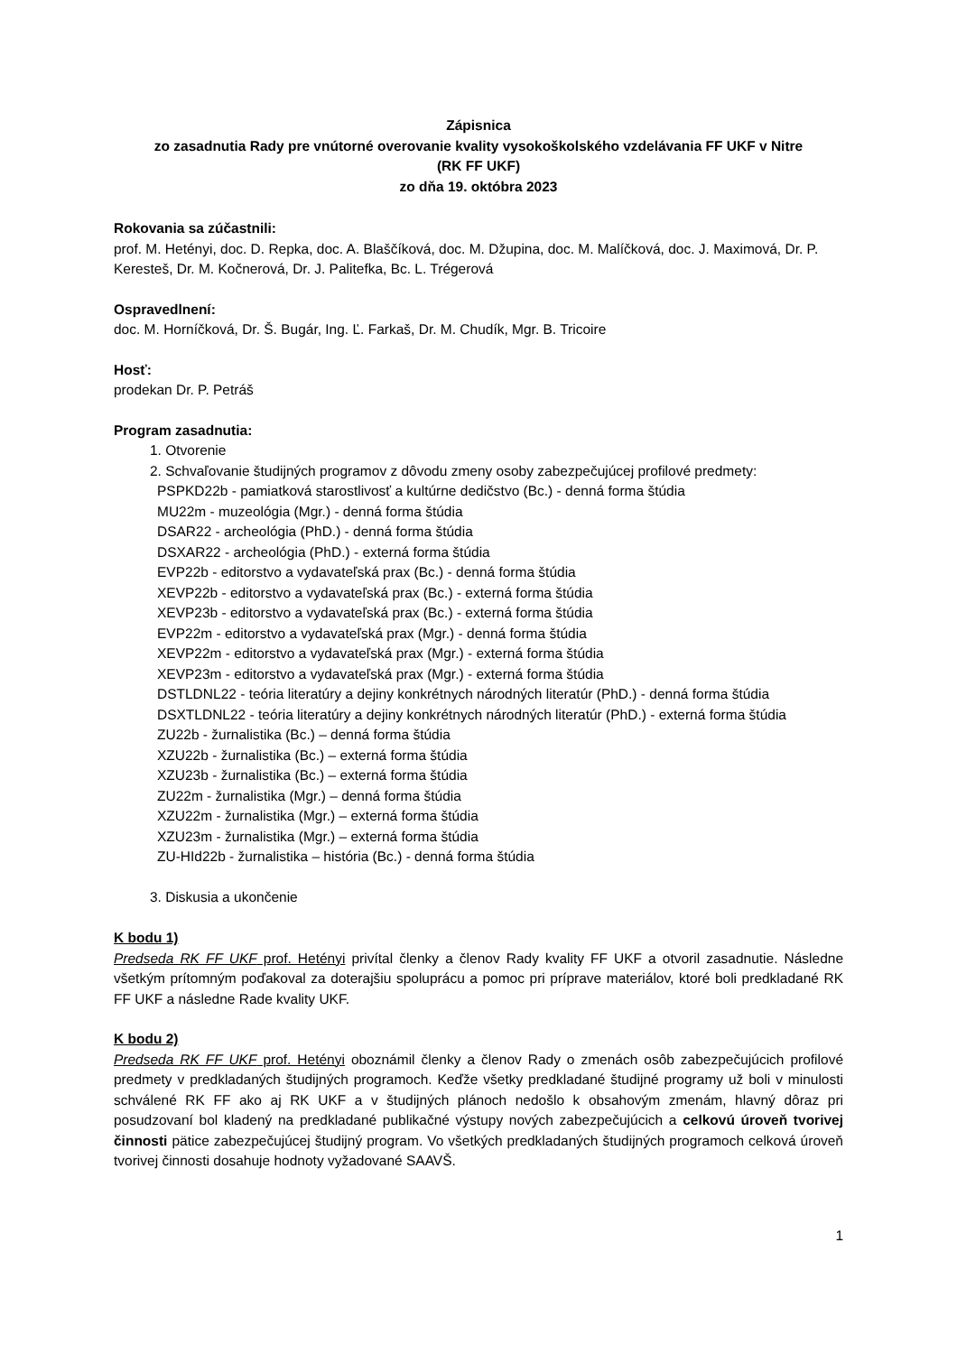Zápisnica
zo zasadnutia Rady pre vnútorné overovanie kvality vysokoškolského vzdelávania FF UKF v Nitre
(RK FF UKF)
zo dňa 19. októbra 2023
Rokovania sa zúčastnili:
prof. M. Hetényi, doc. D. Repka, doc. A. Blaščíková, doc. M. Džupina, doc. M. Malíčková, doc. J. Maximová, Dr. P. Keresteš, Dr. M. Kočnerová, Dr. J. Palitefka, Bc. L. Trégerová
Ospravedlnení:
doc. M. Horníčková, Dr. Š. Bugár, Ing. Ľ. Farkaš, Dr. M. Chudík, Mgr. B. Tricoire
Hosť:
prodekan Dr. P. Petráš
Program zasadnutia:
1. Otvorenie
2. Schvaľovanie študijných programov z dôvodu zmeny osoby zabezpečujúcej profilové predmety:
PSPKD22b - pamiatková starostlivosť a kultúrne dedičstvo (Bc.) - denná forma štúdia
MU22m - muzeológia (Mgr.) - denná forma štúdia
DSAR22 - archeológia (PhD.) - denná forma štúdia
DSXAR22 - archeológia (PhD.) - externá forma štúdia
EVP22b - editorstvo a vydavateľská prax (Bc.) - denná forma štúdia
XEVP22b - editorstvo a vydavateľská prax (Bc.) - externá forma štúdia
XEVP23b - editorstvo a vydavateľská prax (Bc.) - externá forma štúdia
EVP22m - editorstvo a vydavateľská prax (Mgr.) - denná forma štúdia
XEVP22m - editorstvo a vydavateľská prax (Mgr.) - externá forma štúdia
XEVP23m - editorstvo a vydavateľská prax (Mgr.) - externá forma štúdia
DSTLDNL22 - teória literatúry a dejiny konkrétnych národných literatúr (PhD.) - denná forma štúdia
DSXTLDNL22 - teória literatúry a dejiny konkrétnych národných literatúr (PhD.) - externá forma štúdia
ZU22b - žurnalistika (Bc.) – denná forma štúdia
XZU22b - žurnalistika (Bc.) – externá forma štúdia
XZU23b - žurnalistika (Bc.) – externá forma štúdia
ZU22m - žurnalistika (Mgr.) – denná forma štúdia
XZU22m - žurnalistika (Mgr.) – externá forma štúdia
XZU23m - žurnalistika (Mgr.) – externá forma štúdia
ZU-HId22b - žurnalistika – história (Bc.) - denná forma štúdia
3. Diskusia a ukončenie
K bodu 1)
Predseda RK FF UKF prof. Hetényi privítal členky a členov Rady kvality FF UKF a otvoril zasadnutie. Následne všetkým prítomným poďakoval za doterajšiu spoluprácu a pomoc pri príprave materiálov, ktoré boli predkladané RK FF UKF a následne Rade kvality UKF.
K bodu 2)
Predseda RK FF UKF prof. Hetényi oboznámil členky a členov Rady o zmenách osôb zabezpečujúcich profilové predmety v predkladaných študijných programoch. Keďže všetky predkladané študijné programy už boli v minulosti schválené RK FF ako aj RK UKF a v študijných plánoch nedošlo k obsahovým zmenám, hlavný dôraz pri posudzovaní bol kladený na predkladané publikačné výstupy nových zabezpečujúcich a celkovú úroveň tvorivej činnosti pätice zabezpečujúcej študijný program. Vo všetkých predkladaných študijných programoch celková úroveň tvorivej činnosti dosahuje hodnoty vyžadované SAAVŠ.
1